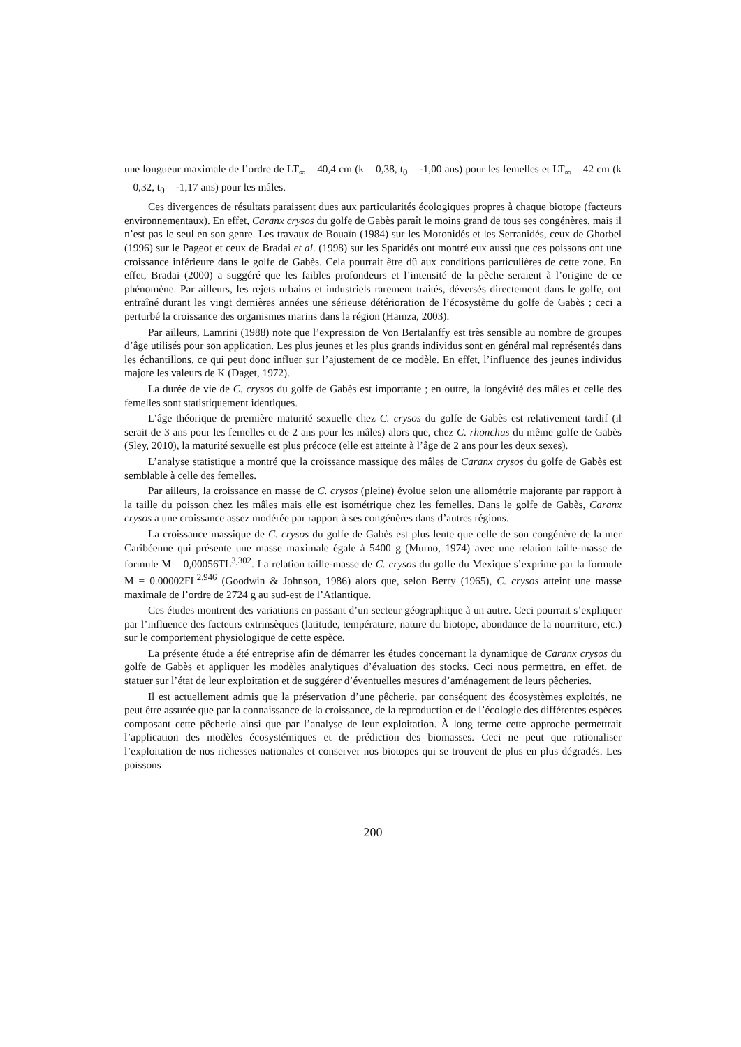une longueur maximale de l’ordre de LT<sub>∞</sub> = 40,4 cm (k = 0,38, t<sub>0</sub> = -1,00 ans) pour les femelles et LT<sub>∞</sub> = 42 cm (k = 0,32, t<sub>0</sub> = -1,17 ans) pour les mâles.
Ces divergences de résultats paraissent dues aux particularités écologiques propres à chaque biotope (facteurs environnementaux). En effet, Caranx crysos du golfe de Gabès paraît le moins grand de tous ses congénères, mais il n’est pas le seul en son genre. Les travaux de Bouaïn (1984) sur les Moronidés et les Serranidés, ceux de Ghorbel (1996) sur le Pageot et ceux de Bradai et al. (1998) sur les Sparidés ont montré eux aussi que ces poissons ont une croissance inférieure dans le golfe de Gabès. Cela pourrait être dû aux conditions particulières de cette zone. En effet, Bradai (2000) a suggéré que les faibles profondeurs et l’intensité de la pêche seraient à l’origine de ce phénomène. Par ailleurs, les rejets urbains et industriels rarement traités, déversés directement dans le golfe, ont entraîné durant les vingt dernières années une sérieuse détérioration de l’écosystème du golfe de Gabès ; ceci a perturbé la croissance des organismes marins dans la région (Hamza, 2003).
Par ailleurs, Lamrini (1988) note que l’expression de Von Bertalanffy est très sensible au nombre de groupes d’âge utilisés pour son application. Les plus jeunes et les plus grands individus sont en général mal représentés dans les échantillons, ce qui peut donc influer sur l’ajustement de ce modèle. En effet, l’influence des jeunes individus majore les valeurs de K (Daget, 1972).
La durée de vie de C. crysos du golfe de Gabès est importante ; en outre, la longévité des mâles et celle des femelles sont statistiquement identiques.
L’âge théorique de première maturité sexuelle chez C. crysos du golfe de Gabès est relativement tardif (il serait de 3 ans pour les femelles et de 2 ans pour les mâles) alors que, chez C. rhonchus du même golfe de Gabès (Sley, 2010), la maturité sexuelle est plus précoce (elle est atteinte à l’âge de 2 ans pour les deux sexes).
L’analyse statistique a montré que la croissance massique des mâles de Caranx crysos du golfe de Gabès est semblable à celle des femelles.
Par ailleurs, la croissance en masse de C. crysos (pleine) évolue selon une allométrie majorante par rapport à la taille du poisson chez les mâles mais elle est isométrique chez les femelles. Dans le golfe de Gabès, Caranx crysos a une croissance assez modérée par rapport à ses congénères dans d’autres régions.
La croissance massique de C. crysos du golfe de Gabès est plus lente que celle de son congénère de la mer Caribéenne qui présente une masse maximale égale à 5400 g (Murno, 1974) avec une relation taille-masse de formule M = 0,00056TL<sup>3,302</sup>. La relation taille-masse de C. crysos du golfe du Mexique s’exprime par la formule M = 0.00002FL<sup>2.946</sup> (Goodwin & Johnson, 1986) alors que, selon Berry (1965), C. crysos atteint une masse maximale de l’ordre de 2724 g au sud-est de l’Atlantique.
Ces études montrent des variations en passant d’un secteur géographique à un autre. Ceci pourrait s’expliquer par l’influence des facteurs extrinsèques (latitude, température, nature du biotope, abondance de la nourriture, etc.) sur le comportement physiologique de cette espèce.
La présente étude a été entreprise afin de démarrer les études concernant la dynamique de Caranx crysos du golfe de Gabès et appliquer les modèles analytiques d’évaluation des stocks. Ceci nous permettra, en effet, de statuer sur l’état de leur exploitation et de suggérer d’éventuelles mesures d’aménagement de leurs pêcheries.
Il est actuellement admis que la préservation d’une pêcherie, par conséquent des écosystèmes exploités, ne peut être assurée que par la connaissance de la croissance, de la reproduction et de l’écologie des différentes espèces composant cette pêcherie ainsi que par l’analyse de leur exploitation. À long terme cette approche permettrait l’application des modèles écosystémiques et de prédiction des biomasses. Ceci ne peut que rationaliser l’exploitation de nos richesses nationales et conserver nos biotopes qui se trouvent de plus en plus dégradés. Les poissons
200